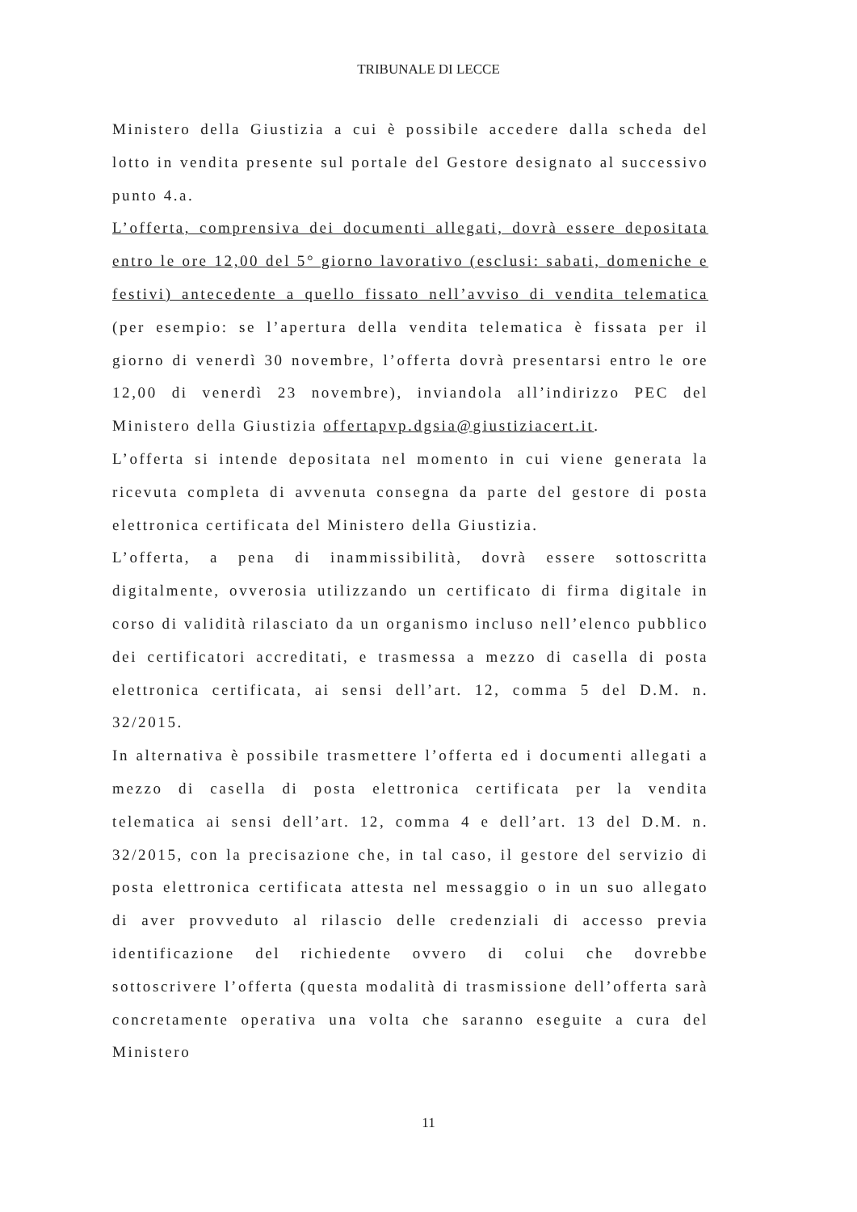TRIBUNALE DI LECCE
Ministero della Giustizia a cui è possibile accedere dalla scheda del lotto in vendita presente sul portale del Gestore designato al successivo punto 4.a.
L’offerta, comprensiva dei documenti allegati, dovrà essere depositata entro le ore 12,00 del 5° giorno lavorativo (esclusi: sabati, domeniche e festivi) antecedente a quello fissato nell’avviso di vendita telematica (per esempio: se l’apertura della vendita telematica è fissata per il giorno di venerdì 30 novembre, l’offerta dovrà presentarsi entro le ore 12,00 di venerdì 23 novembre), inviandola all’indirizzo PEC del Ministero della Giustizia offertapvp.dgsia@giustiziacert.it.
L’offerta si intende depositata nel momento in cui viene generata la ricevuta completa di avvenuta consegna da parte del gestore di posta elettronica certificata del Ministero della Giustizia.
L’offerta, a pena di inammissibilità, dovrà essere sottoscritta digitalmente, ovverosia utilizzando un certificato di firma digitale in corso di validità rilasciato da un organismo incluso nell’elenco pubblico dei certificatori accreditati, e trasmessa a mezzo di casella di posta elettronica certificata, ai sensi dell’art. 12, comma 5 del D.M. n. 32/2015.
In alternativa è possibile trasmettere l’offerta ed i documenti allegati a mezzo di casella di posta elettronica certificata per la vendita telematica ai sensi dell’art. 12, comma 4 e dell’art. 13 del D.M. n. 32/2015, con la precisazione che, in tal caso, il gestore del servizio di posta elettronica certificata attesta nel messaggio o in un suo allegato di aver provveduto al rilascio delle credenziali di accesso previa identificazione del richiedente ovvero di colui che dovrebbe sottoscrivere l’offerta (questa modalità di trasmissione dell’offerta sarà concretamente operativa una volta che saranno eseguite a cura del Ministero
11